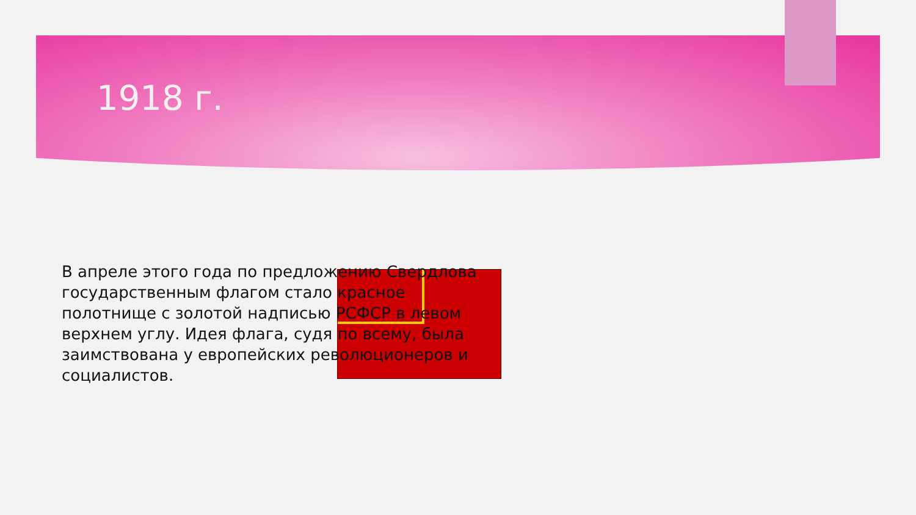1918 г.
В апреле этого года по предложению Свердлова государственным флагом стало красное полотнище с золотой надписью РСФСР в левом верхнем углу. Идея флага, судя по всему, была заимствована у европейских революционеров и социалистов.